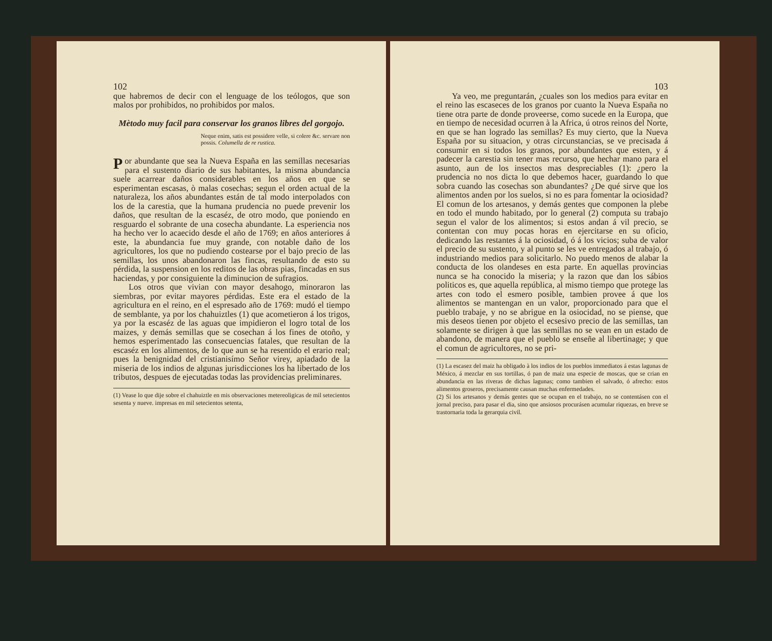102
que habremos de decir con el lenguage de los teólogos, que son malos por prohibidos, no prohibidos por malos.
Mètodo muy facil para conservar los granos libres del gorgojo.
Neque enim, satis est possidere velle, si colere &c. servare non possis. Columella de re rustica.
Por abundante que sea la Nueva España en las semillas necesarias para el sustento diario de sus habitantes, la misma abundancia suele acarrear daños considerables en los años en que se esperimentan escasas, ò malas cosechas; segun el orden actual de la naturaleza, los años abundantes están de tal modo interpolados con los de la carestia, que la humana prudencia no puede prevenir los daños, que resultan de la escaséz, de otro modo, que poniendo en resguardo el sobrante de una cosecha abundante. La esperiencia nos ha hecho ver lo acaecido desde el año de 1769; en años anteriores á este, la abundancia fue muy grande, con notable daño de los agricultores, los que no pudiendo costearse por el bajo precio de las semillas, los unos abandonaron las fincas, resultando de esto su pérdida, la suspension en los reditos de las obras pias, fincadas en sus haciendas, y por consiguiente la diminucion de sufragios.
Los otros que vivian con mayor desahogo, minoraron las siembras, por evitar mayores pérdidas. Este era el estado de la agricultura en el reino, en el espresado año de 1769: mudó el tiempo de semblante, ya por los chahuiztles (1) que acometieron á los trigos, ya por la escaséz de las aguas que impidieron el logro total de los maizes, y demás semillas que se cosechan á los fines de otoño, y hemos esperimentado las consecuencias fatales, que resultan de la escaséz en los alimentos, de lo que aun se ha resentido el erario real; pues la benignidad del cristianisímo Señor virey, apiadado de la miseria de los indios de algunas jurisdicciones los ha libertado de los tributos, despues de ejecutadas todas las providencias preliminares.
(1) Vease lo que dije sobre el chahuiztle en mis observaciones metereoligicas de mil setecientos sesenta y nueve. impresas en mil setecientos setenta,
103
Ya veo, me preguntarán, ¿cuales son los medios para evitar en el reino las escaseces de los granos por cuanto la Nueva España no tiene otra parte de donde proveerse, como sucede en la Europa, que en tiempo de necesidad ocurren à la Africa, ú otros reinos del Norte, en que se han logrado las semillas? Es muy cierto, que la Nueva España por su situacion, y otras circunstancias, se ve precisada á consumir en si todos los granos, por abundantes que esten, y á padecer la carestia sin tener mas recurso, que hechar mano para el asunto, aun de los insectos mas despreciables (1): ¿pero la prudencia no nos dicta lo que debemos hacer, guardando lo que sobra cuando las cosechas son abundantes? ¿De qué sirve que los alimentos anden por los suelos, si no es para fomentar la ociosidad? El comun de los artesanos, y demás gentes que componen la plebe en todo el mundo habitado, por lo general (2) computa su trabajo segun el valor de los alimentos; si estos andan á vil precio, se contentan con muy pocas horas en ejercitarse en su oficio, dedicando las restantes á la ociosidad, ó á los vicios; suba de valor el precio de su sustento, y al punto se les ve entregados al trabajo, ó industriando medios para solicitarlo. No puedo menos de alabar la conducta de los olandeses en esta parte. En aquellas provincias nunca se ha conocido la miseria; y la razon que dan los sábios politicos es, que aquella república, al mismo tiempo que protege las artes con todo el esmero posible, tambien provee á que los alimentos se mantengan en un valor, proporcionado para que el pueblo trabaje, y no se abrigue en la osiocidad, no se piense, que mis deseos tienen por objeto el ecsesivo precio de las semillas, tan solamente se dirigen à que las semillas no se vean en un estado de abandono, de manera que el pueblo se enseñe al libertinage; y que el comun de agricultores, no se pri-
(1) La escasez del maiz ha obligado à los indios de los pueblos immediatos á estas lagunas de México, á mezclar en sus tortillas, ó pan de maiz una especie de moscas, que se crian en abundancia en las riveras de dichas lagunas; como tambien el salvado, ó afrecho: estos alimentos groseros, precisamente causan muchas enfermedades.
(2) Si los artesanos y demás gentes que se ocupan en el trabajo, no se contentásen con el jornal preciso, para pasar el dia, sino que ansiosos procurásen acumular riquezas, en breve se trastornaria toda la gerarquia civil.